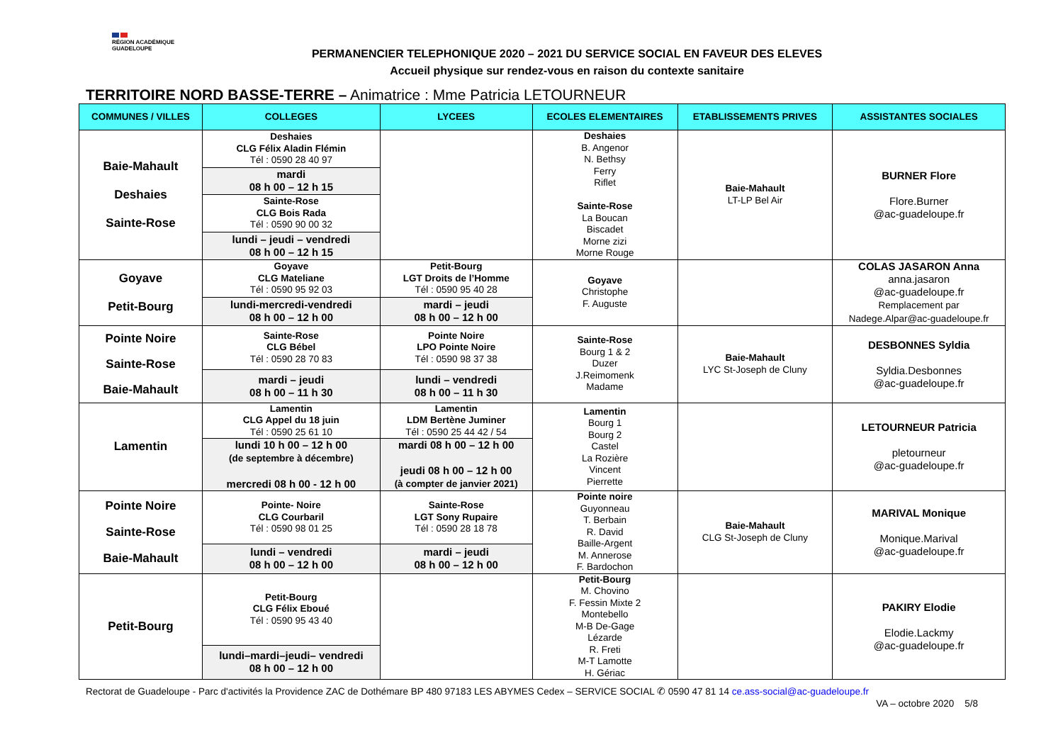RÉGION ACADÉMIQUE
GUADELOUPE
PERMANENCIER TELEPHONIQUE 2020 – 2021 DU SERVICE SOCIAL EN FAVEUR DES ELEVES
Accueil physique sur rendez-vous en raison du contexte sanitaire
TERRITOIRE NORD BASSE-TERRE – Animatrice : Mme Patricia LETOURNEUR
| COMMUNES / VILLES | COLLEGES | LYCEES | ECOLES ELEMENTAIRES | ETABLISSEMENTS PRIVES | ASSISTANTES SOCIALES |
| --- | --- | --- | --- | --- | --- |
| Baie-Mahault Deshaies Sainte-Rose | Deshaies CLG Félix Aladin Flémin Tél : 0590 28 40 97 | | Deshaies B. Angenor N. Bethsy Ferry Riflet Sainte-Rose La Boucan Biscadet Morne zizi Morne Rouge | Baie-Mahault LT-LP Bel Air | BURNER Flore Flore.Burner @ac-guadeloupe.fr |
| | mardi 08 h 00 – 12 h 15 | | | | |
| | Sainte-Rose CLG Bois Rada Tél : 0590 90 00 32 | | | | |
| | lundi – jeudi – vendredi 08 h 00 – 12 h 15 | | | | |
| Goyave Petit-Bourg | Goyave CLG Mateliane Tél : 0590 95 92 03 | Petit-Bourg LGT Droits de l’Homme Tél : 0590 95 40 28 | Goyave Christophe F. Auguste | | COLAS JASARON Anna anna.jasaron @ac-guadeloupe.fr Remplacement par Nadege.Alpar@ac-guadeloupe.fr |
| | lundi-mercredi-vendredi 08 h 00 – 12 h 00 | mardi – jeudi 08 h 00 – 12 h 00 | | | |
| Pointe Noire Sainte-Rose Baie-Mahault | Sainte-Rose CLG Bébel Tél : 0590 28 70 83 | Pointe Noire LPO Pointe Noire Tél : 0590 98 37 38 | Sainte-Rose Bourg 1 & 2 Duzer J.Reimomenk Madame | Baie-Mahault LYC St-Joseph de Cluny | DESBONNES Syldia Syldia.Desbonnes @ac-guadeloupe.fr |
| | mardi – jeudi 08 h 00 – 11 h 30 | lundi – vendredi 08 h 00 – 11 h 30 | | | |
| Lamentin | Lamentin CLG Appel du 18 juin Tél : 0590 25 61 10 | Lamentin LDM Bertène Juminer Tél : 0590 25 44 42 / 54 | Lamentin Bourg 1 Bourg 2 Castel La Rozière Vincent Pierrette | | LETOURNEUR Patricia pletourneur @ac-guadeloupe.fr |
| | lundi 10 h 00 – 12 h 00 (de septembre à décembre) mercredi 08 h 00 - 12 h 00 | mardi 08 h 00 – 12 h 00 jeudi 08 h 00 – 12 h 00 (à compter de janvier 2021) | | | |
| Pointe Noire Sainte-Rose Baie-Mahault | Pointe- Noire CLG Courbaril Tél : 0590 98 01 25 | Sainte-Rose LGT Sony Rupaire Tél : 0590 28 18 78 | Pointe noire Guyonneau T. Berbain R. David Baille-Argent M. Annerose F. Bardochon | Baie-Mahault CLG St-Joseph de Cluny | MARIVAL Monique Monique.Marival @ac-guadeloupe.fr |
| | lundi – vendredi 08 h 00 – 12 h 00 | mardi – jeudi 08 h 00 – 12 h 00 | | | |
| Petit-Bourg | Petit-Bourg CLG Félix Eboué Tél : 0590 95 43 40 | | Petit-Bourg M. Chovino F. Fessin Mixte 2 Montebello M-B De-Gage Lézarde R. Freti M-T Lamotte H. Gériac | | PAKIRY Elodie Elodie.Lackmy @ac-guadeloupe.fr |
| | lundi–mardi–jeudi– vendredi 08 h 00 – 12 h 00 | | | | |
Rectorat de Guadeloupe - Parc d'activités la Providence ZAC de Dothémare BP 480 97183 LES ABYMES Cedex – SERVICE SOCIAL ✆ 0590 47 81 14 ce.ass-social@ac-guadeloupe.fr
VA – octobre 2020 5/8